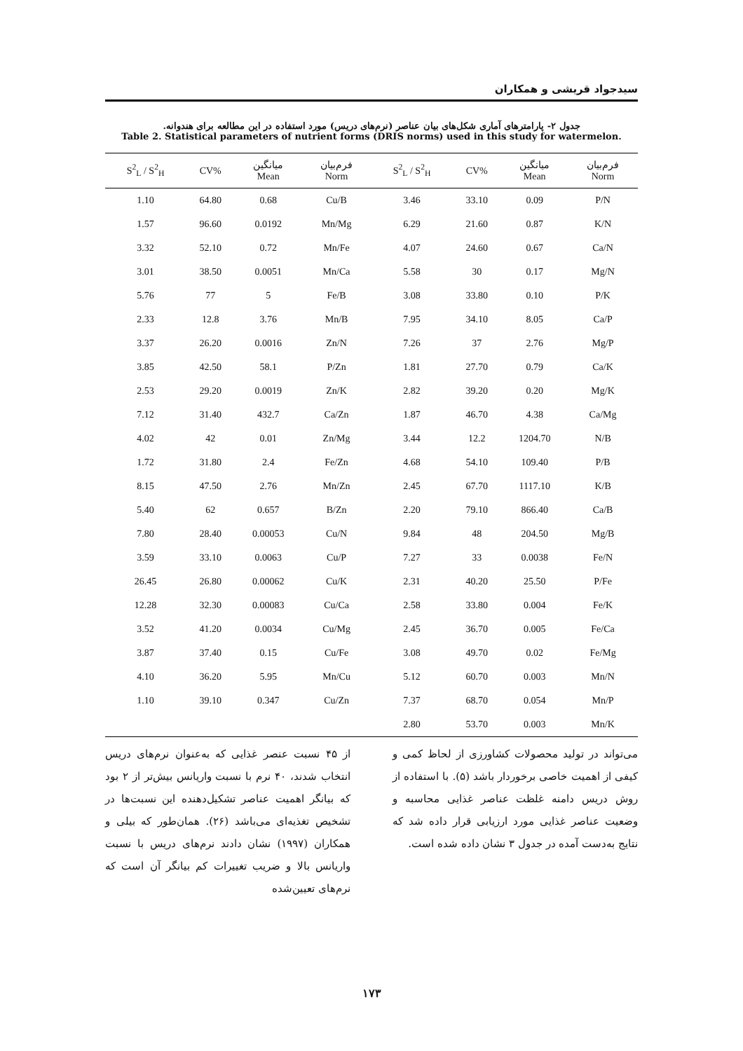سیدجواد قریشی و همکاران
جدول ۲- پارامترهای آماری شکل‌های بیان عناصر (نرم‌های دریس) مورد استفاده در این مطالعه برای هندوانه.
Table 2. Statistical parameters of nutrient forms (DRIS norms) used in this study for watermelon.
| S<sup>2</sup><sub>L</sub> / S<sup>2</sup><sub>H</sub> | CV% | میانگین Mean | فرم‌بیان Norm | S<sup>2</sup><sub>L</sub> / S<sup>2</sup><sub>H</sub> | CV% | میانگین Mean | فرم‌بیان Norm |
| --- | --- | --- | --- | --- | --- | --- | --- |
| 1.10 | 64.80 | 0.68 | Cu/B | 3.46 | 33.10 | 0.09 | P/N |
| 1.57 | 96.60 | 0.0192 | Mn/Mg | 6.29 | 21.60 | 0.87 | K/N |
| 3.32 | 52.10 | 0.72 | Mn/Fe | 4.07 | 24.60 | 0.67 | Ca/N |
| 3.01 | 38.50 | 0.0051 | Mn/Ca | 5.58 | 30 | 0.17 | Mg/N |
| 5.76 | 77 | 5 | Fe/B | 3.08 | 33.80 | 0.10 | P/K |
| 2.33 | 12.8 | 3.76 | Mn/B | 7.95 | 34.10 | 8.05 | Ca/P |
| 3.37 | 26.20 | 0.0016 | Zn/N | 7.26 | 37 | 2.76 | Mg/P |
| 3.85 | 42.50 | 58.1 | P/Zn | 1.81 | 27.70 | 0.79 | Ca/K |
| 2.53 | 29.20 | 0.0019 | Zn/K | 2.82 | 39.20 | 0.20 | Mg/K |
| 7.12 | 31.40 | 432.7 | Ca/Zn | 1.87 | 46.70 | 4.38 | Ca/Mg |
| 4.02 | 42 | 0.01 | Zn/Mg | 3.44 | 12.2 | 1204.70 | N/B |
| 1.72 | 31.80 | 2.4 | Fe/Zn | 4.68 | 54.10 | 109.40 | P/B |
| 8.15 | 47.50 | 2.76 | Mn/Zn | 2.45 | 67.70 | 1117.10 | K/B |
| 5.40 | 62 | 0.657 | B/Zn | 2.20 | 79.10 | 866.40 | Ca/B |
| 7.80 | 28.40 | 0.00053 | Cu/N | 9.84 | 48 | 204.50 | Mg/B |
| 3.59 | 33.10 | 0.0063 | Cu/P | 7.27 | 33 | 0.0038 | Fe/N |
| 26.45 | 26.80 | 0.00062 | Cu/K | 2.31 | 40.20 | 25.50 | P/Fe |
| 12.28 | 32.30 | 0.00083 | Cu/Ca | 2.58 | 33.80 | 0.004 | Fe/K |
| 3.52 | 41.20 | 0.0034 | Cu/Mg | 2.45 | 36.70 | 0.005 | Fe/Ca |
| 3.87 | 37.40 | 0.15 | Cu/Fe | 3.08 | 49.70 | 0.02 | Fe/Mg |
| 4.10 | 36.20 | 5.95 | Mn/Cu | 5.12 | 60.70 | 0.003 | Mn/N |
| 1.10 | 39.10 | 0.347 | Cu/Zn | 7.37 | 68.70 | 0.054 | Mn/P |
| | | | | 2.80 | 53.70 | 0.003 | Mn/K |
از ۴۵ نسبت عنصر غذایی که به‌عنوان نرم‌های دریس انتخاب شدند، ۴۰ نرم با نسبت واریانس بیش‌تر از ۲ بود که بیانگر اهمیت عناصر تشکیل‌دهنده این نسبت‌ها در تشخیص تغذیه‌ای می‌باشد (۲۶). همان‌طور که بیلی و همکاران (۱۹۹۷) نشان دادند نرم‌های دریس با نسبت واریانس بالا و ضریب تغییرات کم بیانگر آن است که نرم‌های تعیین‌شده
می‌تواند در تولید محصولات کشاورزی از لحاظ کمی و کیفی از اهمیت خاصی برخوردار باشد (۵). با استفاده از روش دریس دامنه غلظت عناصر غذایی محاسبه و وضعیت عناصر غذایی مورد ارزیابی قرار داده شد که نتایج به‌دست آمده در جدول ۳ نشان داده شده است.
۱۷۳